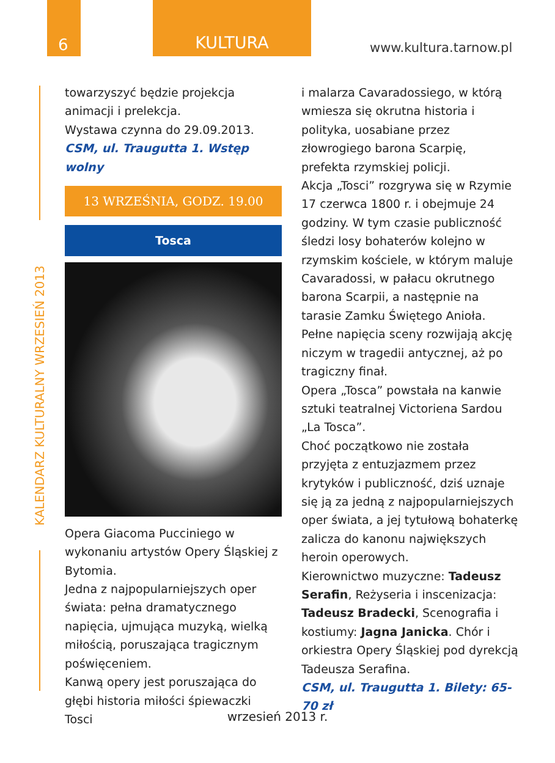6 KULTURA
www.kultura.tarnow.pl
KALENDARZ KULTURALNY WRZESIEŃ 2013
towarzyszyć będzie projekcja animacji i prelekcja.
Wystawa czynna do 29.09.2013.
CSM, ul. Traugutta 1. Wstęp wolny
13 WRZEŚNIA, GODZ. 19.00
Tosca
Opera Giacoma Pucciniego w wykonaniu artystów Opery Śląskiej z Bytomia.
Jedna z najpopularniejszych oper świata: pełna dramatycznego napięcia, ujmująca muzyką, wielką miłością, poruszająca tragicznym poświęceniem.
Kanwą opery jest poruszająca do głębi historia miłości śpiewaczki Tosci
i malarza Cavaradossiego, w którą wmiesza się okrutna historia i polityka, uosabiane przez złowrogiego barona Scarpię, prefekta rzymskiej policji.
Akcja „Tosci” rozgrywa się w Rzymie 17 czerwca 1800 r. i obejmuje 24 godziny. W tym czasie publiczność śledzi losy bohaterów kolejno w rzymskim kościele, w którym maluje Cavaradossi, w pałacu okrutnego barona Scarpii, a następnie na tarasie Zamku Świętego Anioła.
Pełne napięcia sceny rozwijają akcję niczym w tragedii antycznej, aż po tragiczny finał.
Opera „Tosca” powstała na kanwie sztuki teatralnej Victoriena Sardou „La Tosca”.
Choć początkowo nie została przyjęta z entuzjazmem przez krytyków i publiczność, dziś uznaje się ją za jedną z najpopularniejszych oper świata, a jej tytułową bohaterkę zalicza do kanonu największych heroin operowych.
Kierownictwo muzyczne: Tadeusz Serafin, Reżyseria i inscenizacja: Tadeusz Bradecki, Scenografia i kostiumy: Jagna Janicka. Chór i orkiestra Opery Śląskiej pod dyrekcją Tadeusza Serafina.
CSM, ul. Traugutta 1. Bilety: 65-70 zł
wrzesień 2013 r.